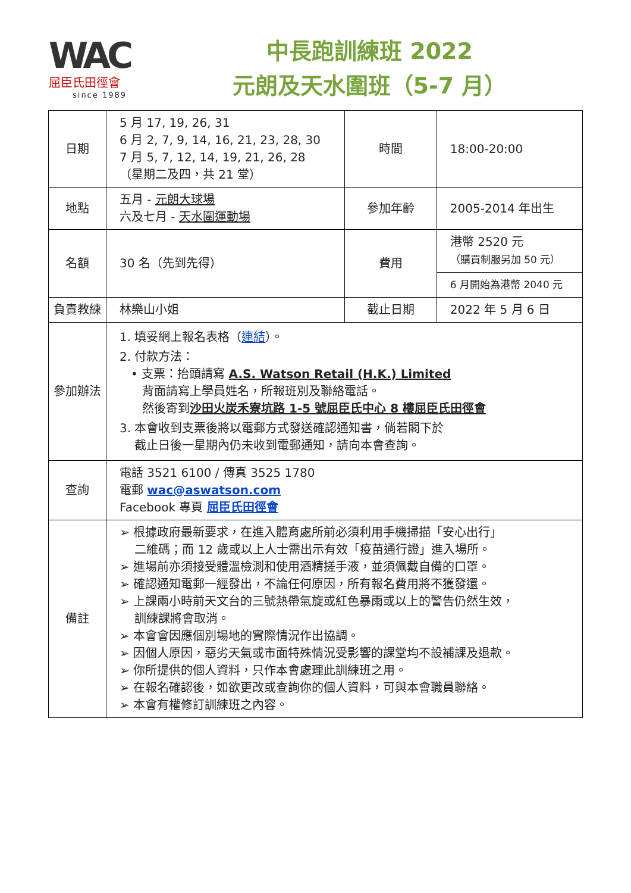WAC
屈臣氏田徑會
since 1989
中長跑訓練班 2022
元朗及天水圍班（5-7 月）
| 日期 | 5 月 17, 19, 26, 31 6 月 2, 7, 9, 14, 16, 21, 23, 28, 30 7 月 5, 7, 12, 14, 19, 21, 26, 28 （星期二及四，共 21 堂） | 時間 | 18:00-20:00 |
| 地點 | 五月 - 元朗大球場 六及七月 - 天水圍運動場 | 參加年齡 | 2005-2014 年出生 |
| 名額 | 30 名（先到先得） | 費用 | 港幣 2520 元 （購買制服另加 50 元） |
| | | | 6 月開始為港幣 2040 元 |
| 負責教練 | 林樂山小姐 | 截止日期 | 2022 年 5 月 6 日 |
| 參加辦法 | 1. 填妥網上報名表格（ 連結 ）。 2. 付款方法： • 支票：抬頭請寫 A.S. Watson Retail (H.K.) Limited 背面請寫上學員姓名，所報班別及聯絡電話。 然後寄到 沙田火炭禾寮坑路 1-5 號屈臣氏中心 8 樓屈臣氏田徑會 3. 本會收到支票後將以電郵方式發送確認通知書，倘若閣下於 截止日後一星期內仍未收到電郵通知，請向本會查詢。 | | |
| 查詢 | 電話 3521 6100 / 傳真 3525 1780 電郵 wac@aswatson.com Facebook 專頁 屈臣氏田徑會 | | |
| 備註 | ➢ 根據政府最新要求，在進入體育處所前必須利用手機掃描「安心出行」 二維碼；而 12 歲或以上人士需出示有效「疫苗通行證」進入場所。 ➢ 進場前亦須接受體溫檢測和使用酒精搓手液，並須佩戴自備的口罩。 ➢ 確認通知電郵一經發出，不論任何原因，所有報名費用將不獲發還。 ➢ 上課兩小時前天文台的三號熱帶氣旋或紅色暴雨或以上的警告仍然生效， 訓練課將會取消。 ➢ 本會會因應個別場地的實際情況作出協調。 ➢ 因個人原因，惡劣天氣或市面特殊情況受影響的課堂均不設補課及退款。 ➢ 你所提供的個人資料，只作本會處理此訓練班之用。 ➢ 在報名確認後，如欲更改或查詢你的個人資料，可與本會職員聯絡。 ➢ 本會有權修訂訓練班之內容。 | | |